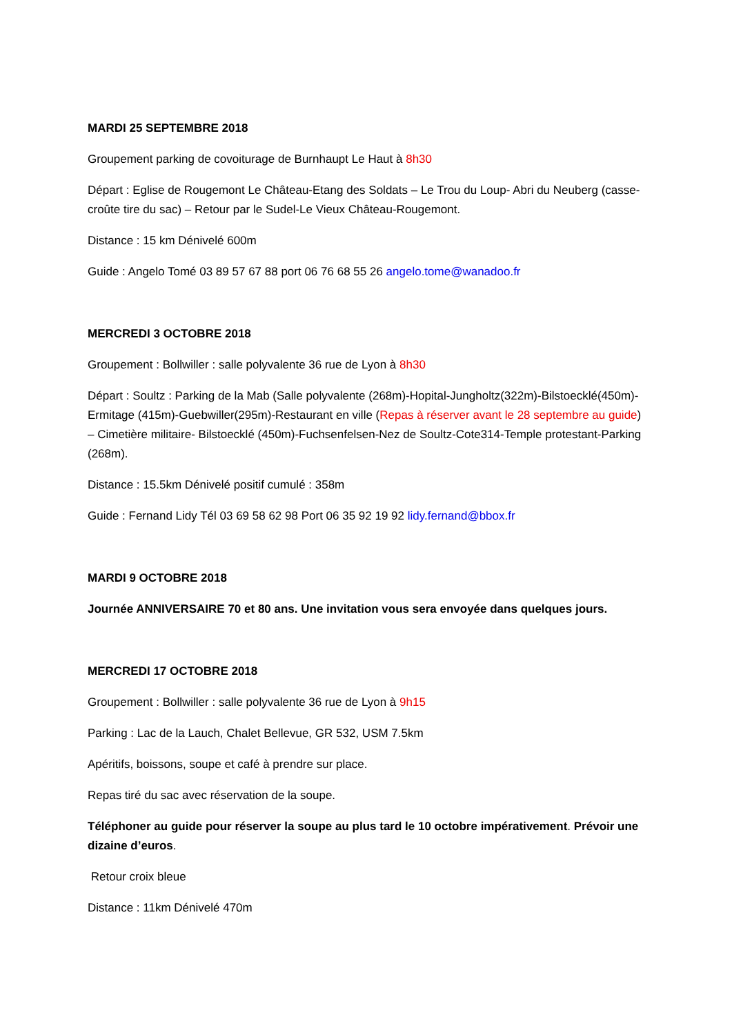MARDI 25 SEPTEMBRE 2018
Groupement parking de covoiturage de Burnhaupt Le Haut à 8h30
Départ : Eglise de Rougemont Le Château-Etang des Soldats – Le Trou du Loup- Abri du Neuberg (casse-croûte tire du sac) – Retour par le Sudel-Le Vieux Château-Rougemont.
Distance : 15 km Dénivelé 600m
Guide : Angelo Tomé 03 89 57 67 88 port 06 76 68 55 26 angelo.tome@wanadoo.fr
MERCREDI 3 OCTOBRE 2018
Groupement : Bollwiller : salle polyvalente 36 rue de Lyon à 8h30
Départ : Soultz : Parking de la Mab (Salle polyvalente (268m)-Hopital-Jungholtz(322m)-Bilstoecklé(450m)-Ermitage (415m)-Guebwiller(295m)-Restaurant en ville (Repas à réserver avant le 28 septembre au guide) – Cimetière militaire- Bilstoecklé (450m)-Fuchsenfelsen-Nez de Soultz-Cote314-Temple protestant-Parking (268m).
Distance : 15.5km Dénivelé positif cumulé : 358m
Guide : Fernand Lidy Tél 03 69 58 62 98 Port 06 35 92 19 92 lidy.fernand@bbox.fr
MARDI 9 OCTOBRE 2018
Journée ANNIVERSAIRE 70 et 80 ans. Une invitation vous sera envoyée dans quelques jours.
MERCREDI 17 OCTOBRE 2018
Groupement : Bollwiller : salle polyvalente 36 rue de Lyon à 9h15
Parking : Lac de la Lauch, Chalet Bellevue, GR 532, USM 7.5km
Apéritifs, boissons, soupe et café à prendre sur place.
Repas tiré du sac avec réservation de la soupe.
Téléphoner au guide pour réserver la soupe au plus tard le 10 octobre impérativement. Prévoir une dizaine d’euros.
Retour croix bleue
Distance : 11km Dénivelé 470m